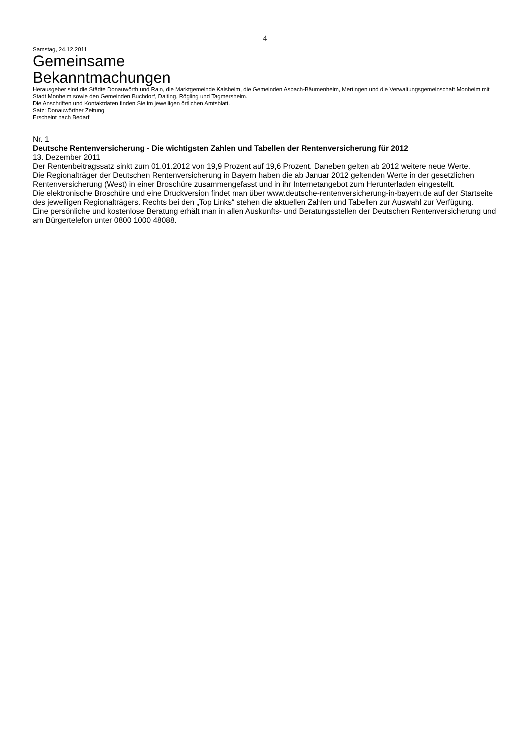4
Samstag, 24.12.2011
Gemeinsame
Bekanntmachungen
Herausgeber sind die Städte Donauwörth und Rain, die Marktgemeinde Kaisheim, die Gemeinden Asbach-Bäumenheim, Mertingen und die Verwaltungsgemeinschaft Monheim mit Stadt Monheim sowie den Gemeinden Buchdorf, Daiting, Rögling und Tagmersheim.
Die Anschriften und Kontaktdaten finden Sie im jeweiligen örtlichen Amtsblatt.
Satz: Donauwörther Zeitung
Erscheint nach Bedarf
Nr. 1
Deutsche Rentenversicherung - Die wichtigsten Zahlen und Tabellen der Rentenversicherung für 2012
13. Dezember 2011
Der Rentenbeitragssatz sinkt zum 01.01.2012 von 19,9 Prozent auf 19,6 Prozent. Daneben gelten ab 2012 weitere neue Werte.
Die Regionalträger der Deutschen Rentenversicherung in Bayern haben die ab Januar 2012 geltenden Werte in der gesetzlichen Rentenversicherung (West) in einer Broschüre zusammengefasst und in ihr Internetangebot zum Herunterladen eingestellt.
Die elektronische Broschüre und eine Druckversion findet man über www.deutsche-rentenversicherung-in-bayern.de auf der Startseite des jeweiligen Regionalträgers. Rechts bei den „Top Links“ stehen die aktuellen Zahlen und Tabellen zur Auswahl zur Verfügung.
Eine persönliche und kostenlose Beratung erhält man in allen Auskunfts- und Beratungsstellen der Deutschen Rentenversicherung und am Bürgertelefon unter 0800 1000 48088.